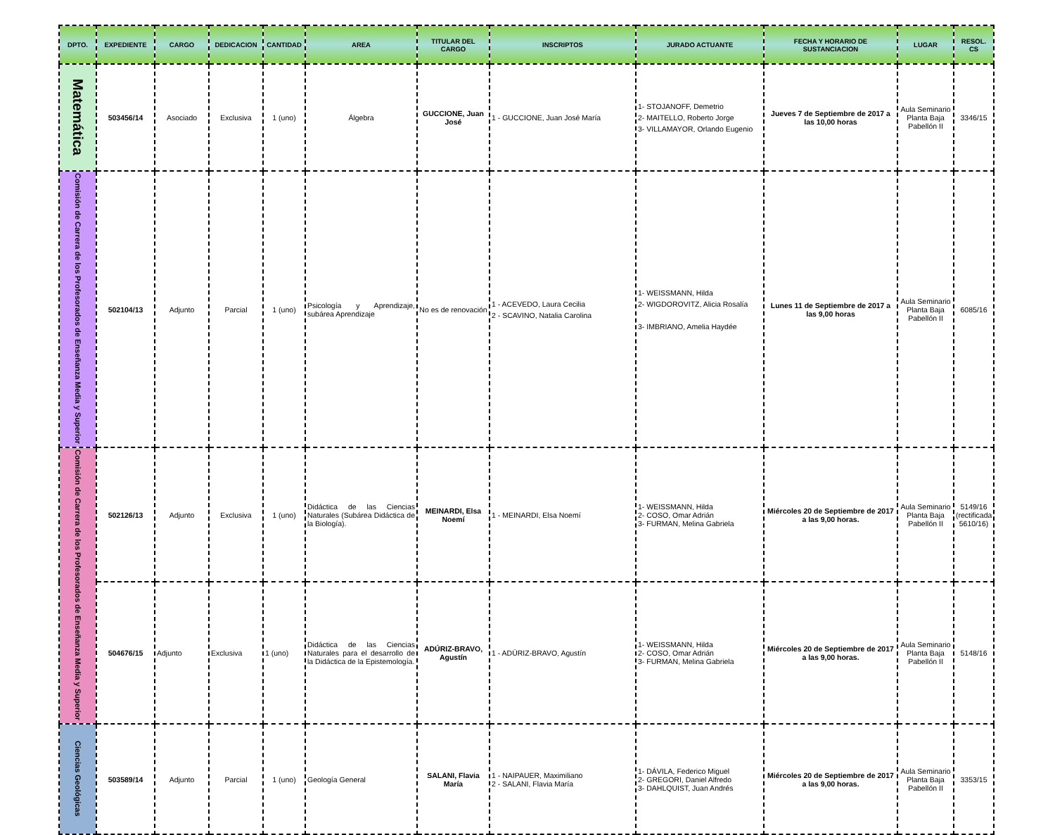| DPTO. | EXPEDIENTE | CARGO | DEDICACION | CANTIDAD | AREA | TITULAR DEL CARGO | INSCRIPTOS | JURADO ACTUANTE | FECHA Y HORARIO DE SUSTANCIACION | LUGAR | RESOL. CS |
| --- | --- | --- | --- | --- | --- | --- | --- | --- | --- | --- | --- |
| Matemática | 503456/14 | Asociado | Exclusiva | 1 (uno) | Álgebra | GUCCIONE, Juan José | 1 - GUCCIONE, Juan José María | 1- STOJANOFF, Demetrio 2- MAITELLO, Roberto Jorge 3- VILLAMAYOR, Orlando Eugenio | Jueves 7 de Septiembre de 2017 a las 10,00 horas | Aula Seminario Planta Baja Pabellón II | 3346/15 |
| Comisión de Carrera de los Profesorados de Enseñanza Media y Superior | 502104/13 | Adjunto | Parcial | 1 (uno) | Psicología y Aprendizaje, subárea Aprendizaje | No es de renovación | 1 - ACEVEDO, Laura Cecilia 2 - SCAVINO, Natalia Carolina | 1- WEISSMANN, Hilda 2- WIGDOROVITZ, Alicia Rosalía 3- IMBRIANO, Amelia Haydée | Lunes 11 de Septiembre de 2017 a las 9,00 horas | Aula Seminario Planta Baja Pabellón II | 6085/16 |
| Comisión de Carrera de los Profesorados de Enseñanza Media y Superior | 502126/13 | Adjunto | Exclusiva | 1 (uno) | Didáctica de las Ciencias Naturales (Subárea Didáctica de la Biología). | MEINARDI, Elsa Noemí | 1 - MEINARDI, Elsa Noemí | 1- WEISSMANN, Hilda 2- COSO, Omar Adrián 3- FURMAN, Melina Gabriela | Miércoles 20 de Septiembre de 2017 a las 9,00 horas. | Aula Seminario Planta Baja Pabellón II | 5149/16 (rectificada 5610/16) |
| | 504676/15 | Adjunto | Exclusiva | 1 (uno) | Didáctica de las Ciencias Naturales para el desarrollo de la Didáctica de la Epistemología. | ADÚRIZ-BRAVO, Agustín | 1 - ADÚRIZ-BRAVO, Agustín | 1- WEISSMANN, Hilda 2- COSO, Omar Adrián 3- FURMAN, Melina Gabriela | Miércoles 20 de Septiembre de 2017 a las 9,00 horas. | Aula Seminario Planta Baja Pabellón II | 5148/16 |
| Ciencias Geológicas | 503589/14 | Adjunto | Parcial | 1 (uno) | Geología General | SALANI, Flavia María | 1 - NAIPAUER, Maximiliano 2 - SALANI, Flavia María | 1- DÁVILA, Federico Miguel 2- GREGORI, Daniel Alfredo 3- DAHLQUIST, Juan Andrés | Miércoles 20 de Septiembre de 2017 a las 9,00 horas. | Aula Seminario Planta Baja Pabellón II | 3353/15 |